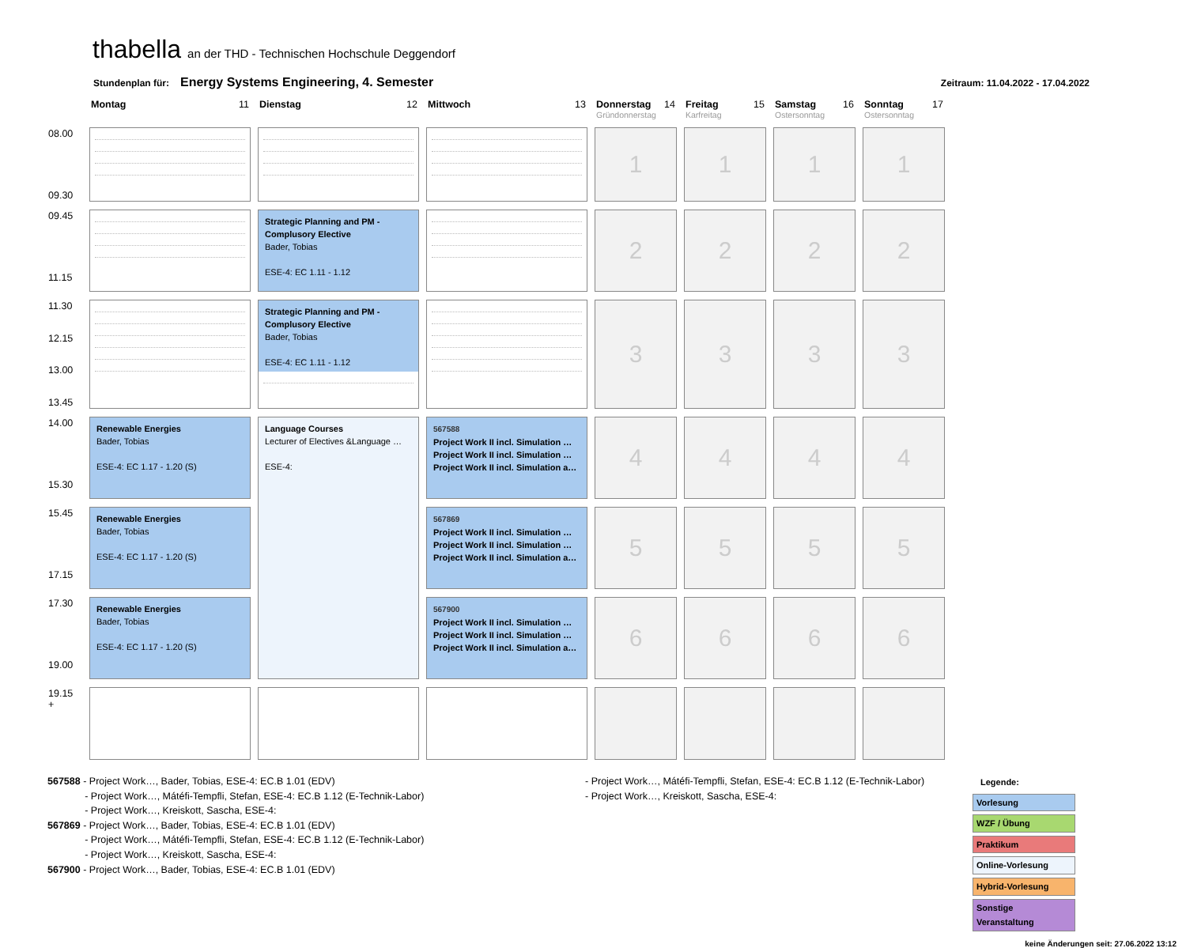thabella an der THD - Technischen Hochschule Deggendorf
Stundenplan für: Energy Systems Engineering, 4. Semester Zeitraum: 11.04.2022 - 17.04.2022
| | Montag 11 | Dienstag 12 | Mittwoch 13 | Donnerstag 14 Gründonnerstag | Freitag 15 Karfreitag | Samstag 16 Ostersonntag | Sonntag 17 Ostersonntag |
| --- | --- | --- | --- | --- | --- | --- | --- |
| 08.00 09.30 | | | | 1 | 1 | 1 | 1 |
| 09.45 11.15 | | Strategic Planning and PM - Complusory Elective Bader, Tobias ESE-4: EC 1.11 - 1.12 | | 2 | 2 | 2 | 2 |
| 11.30 12.15 13.00 13.45 | | Strategic Planning and PM - Complusory Elective Bader, Tobias ESE-4: EC 1.11 - 1.12 | | 3 | 3 | 3 | 3 |
| 14.00 15.30 | Renewable Energies Bader, Tobias ESE-4: EC 1.17 - 1.20 (S) | Language Courses Lecturer of Electives &Language … ESE-4: | 567588 Project Work II incl. Simulation … Project Work II incl. Simulation … Project Work II incl. Simulation a… | 4 | 4 | 4 | 4 |
| 15.45 17.15 | Renewable Energies Bader, Tobias ESE-4: EC 1.17 - 1.20 (S) | | 567869 Project Work II incl. Simulation … Project Work II incl. Simulation … Project Work II incl. Simulation a… | 5 | 5 | 5 | 5 |
| 17.30 19.00 | Renewable Energies Bader, Tobias ESE-4: EC 1.17 - 1.20 (S) | | 567900 Project Work II incl. Simulation … Project Work II incl. Simulation … Project Work II incl. Simulation a… | 6 | 6 | 6 | 6 |
| 19.15 + | | | | | | | |
567588 - Project Work…, Bader, Tobias, ESE-4: EC.B 1.01 (EDV)
     - Project Work…, Mátéfi-Tempfli, Stefan, ESE-4: EC.B 1.12 (E-Technik-Labor)
     - Project Work…, Kreiskott, Sascha, ESE-4:
567869 - Project Work…, Bader, Tobias, ESE-4: EC.B 1.01 (EDV)
     - Project Work…, Mátéfi-Tempfli, Stefan, ESE-4: EC.B 1.12 (E-Technik-Labor)
     - Project Work…, Kreiskott, Sascha, ESE-4:
567900 - Project Work…, Bader, Tobias, ESE-4: EC.B 1.01 (EDV)
- Project Work…, Mátéfi-Tempfli, Stefan, ESE-4: EC.B 1.12 (E-Technik-Labor)
- Project Work…, Kreiskott, Sascha, ESE-4:
Legende:
Vorlesung
WZF / Übung
Praktikum
Online-Vorlesung
Hybrid-Vorlesung
Sonstige Veranstaltung
keine Änderungen seit: 27.06.2022 13:12